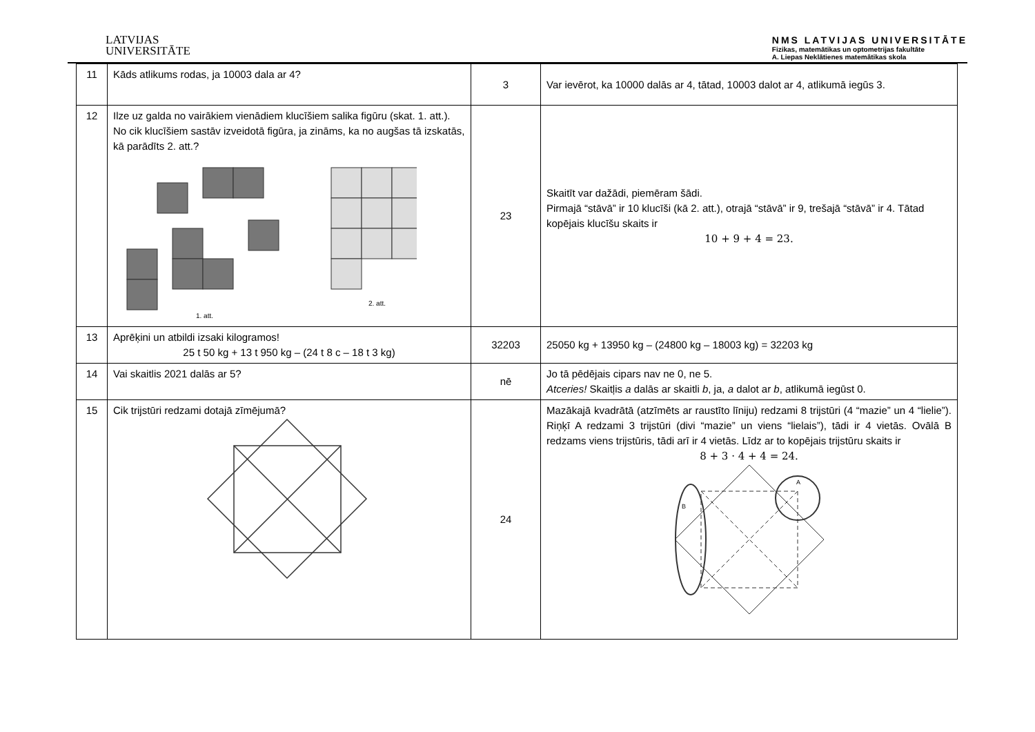LATVIJAS
UNIVERSITĀTE
NMS LATVIJAS UNIVERSITĀTE
Fizikas, matemātikas un optometrijas fakultāte
A. Liepas Neklātienes matemātikas skola
| 11 | Kāds atlikums rodas, ja 10003 dala ar 4? | 3 | Var ievērot, ka 10000 dalās ar 4, tātad, 10003 dalot ar 4, atlikumā iegūs 3. |
| 12 | Ilze uz galda no vairākiem vienādiem klucīšiem salika figūru (skat. 1. att.). No cik klucīšiem sastāv izveidotā figūra, ja zināms, ka no augšas tā izskatās, kā parādīts 2. att.? 1. att. 2. att. | 23 | Skaitīt var dažādi, piemēram šādi. Pirmajā “stāvā” ir 10 klucīši (kā 2. att.), otrajā “stāvā” ir 9, trešajā “stāvā” ir 4. Tātad kopējais klucīšu skaits ir 10 + 9 + 4 = 23. |
| 13 | Aprēķini un atbildi izsaki kilogramos! 25 t 50 kg + 13 t 950 kg – (24 t 8 c – 18 t 3 kg) | 32203 | 25050 kg + 13950 kg – (24800 kg – 18003 kg) = 32203 kg |
| 14 | Vai skaitlis 2021 dalās ar 5? | nē | Jo tā pēdējais cipars nav ne 0, ne 5. Atceries! Skaitļis a dalās ar skaitli b , ja, a dalot ar b , atlikumā iegūst 0. |
| 15 | Cik trijstūri redzami dotajā zīmējumā? | 24 | Mazākajā kvadrātā (atzīmēts ar raustīto līniju) redzami 8 trijstūri (4 “mazie” un 4 “lielie”). Riņķī A redzami 3 trijstūri (divi “mazie” un viens “lielais”), tādi ir 4 vietās. Ovālā B redzams viens trijstūris, tādi arī ir 4 vietās. Līdz ar to kopējais trijstūru skaits ir 8 + 3 · 4 + 4 = 24. A B |